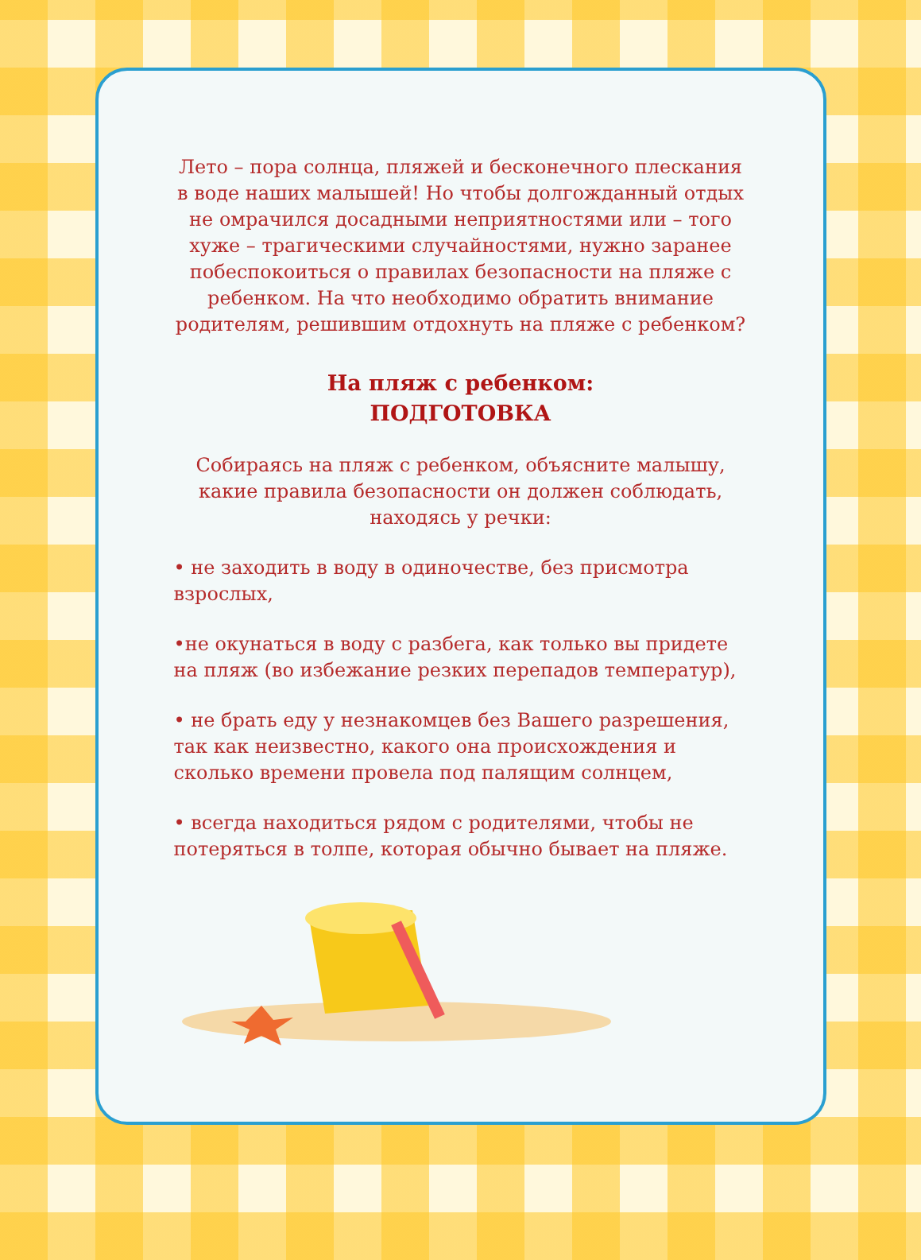Лето – пора солнца, пляжей и бесконечного плескания в воде наших малышей! Но чтобы долгожданный отдых не омрачился досадными неприятностями или – того хуже – трагическими случайностями, нужно заранее побеспокоиться о правилах безопасности на пляже с ребенком. На что необходимо обратить внимание родителям, решившим отдохнуть на пляже с ребенком?
На пляж с ребенком:
ПОДГОТОВКА
Собираясь на пляж с ребенком, объясните малышу, какие правила безопасности он должен соблюдать, находясь у речки:
• не заходить в воду в одиночестве, без присмотра взрослых,
•не окунаться в воду с разбега, как только вы придете на пляж (во избежание резких перепадов температур),
• не брать еду у незнакомцев без Вашего разрешения, так как неизвестно, какого она происхождения и сколько времени провела под палящим солнцем,
• всегда находиться рядом с родителями, чтобы не потеряться в толпе, которая обычно бывает на пляже.